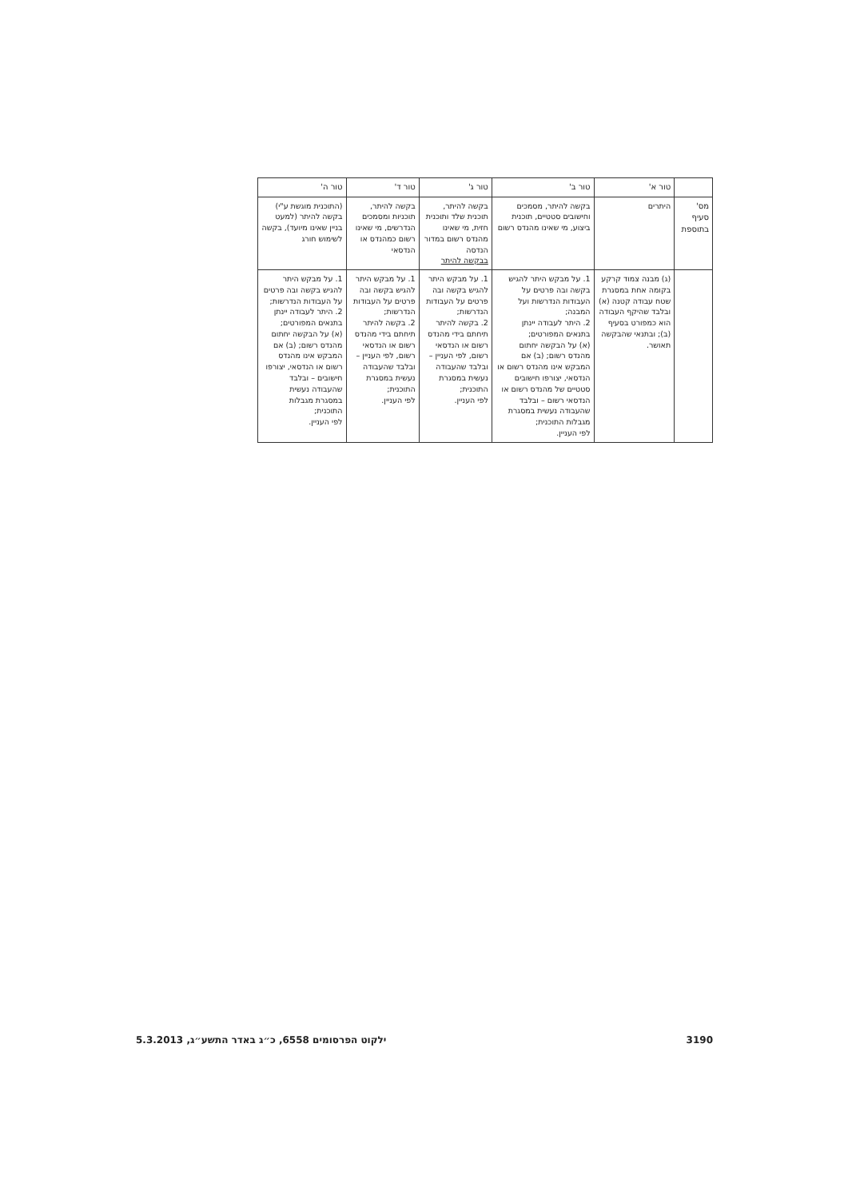| | טור א' | טור ב' | טור ג' | טור ד' | טור ה' |
| --- | --- | --- | --- | --- | --- |
| מס' סעיף בתוספת | היתרים | בקשה להיתר, מסמכים וחישובים סטטיים, תוכנית ביצוע, מי שאינו מהנדס רשום | בקשה להיתר, תוכנית שלד ותוכנית חזית, מי שאינו מהנדס רשום במדור הנדסה בבקשה להיתר | בקשה להיתר, תוכניות ומסמכים הנדרשים, מי שאינו רשום כמהנדס או הנדסאי | (התוכנית מוגשת ע"י) בקשה להיתר (למעט בניין שאינו מיועד), בקשה לשימוש חורג |
| | (ג) מבנה צמוד קרקע בקומה אחת במסגרת שטח עבודה קטנה (א) ובלבד שהיקף העבודה הוא כמפורט בסעיף (ב); ובתנאי שהבקשה תאושר. | 1. על מבקש היתר להגיש בקשה ובה פרטים על העבודות הנדרשות ועל המבנה; 2. היתר לעבודה יינתן בתנאים המפורטים; (א) על הבקשה יחתום מהנדס רשום; (ב) אם המבקש אינו מהנדס רשום או הנדסאי, יצורפו חישובים סטטיים של מהנדס רשום או הנדסאי רשום – ובלבד שהעבודה נעשית במסגרת מגבלות התוכנית; לפי העניין. | 1. על מבקש היתר להגיש בקשה ובה פרטים על העבודות הנדרשות; 2. בקשה להיתר תיחתם בידי מהנדס רשום או הנדסאי רשום, לפי העניין – ובלבד שהעבודה נעשית במסגרת התוכנית; לפי העניין. | 1. על מבקש היתר להגיש בקשה ובה פרטים על העבודות הנדרשות; 2. בקשה להיתר תיחתם בידי מהנדס רשום או הנדסאי רשום, לפי העניין – ובלבד שהעבודה נעשית במסגרת התוכנית; לפי העניין. | 1. על מבקש היתר להגיש בקשה ובה פרטים על העבודות הנדרשות; 2. היתר לעבודה יינתן בתנאים המפורטים; (א) על הבקשה יחתום מהנדס רשום; (ב) אם המבקש אינו מהנדס רשום או הנדסאי, יצורפו חישובים – ובלבד שהעבודה נעשית במסגרת מגבלות התוכנית; לפי העניין. |
3190 ילקוט הפרסומים 6558, כ״ג באדר התשע״ג, 5.3.2013